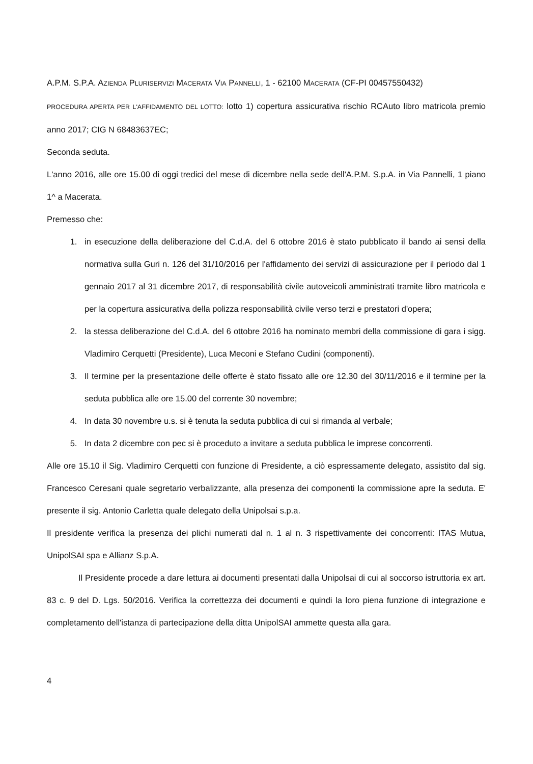A.P.M. S.P.A. AZIENDA PLURISERVIZI MACERATA VIA PANNELLI, 1 - 62100 MACERATA (CF-PI 00457550432)
PROCEDURA APERTA PER L'AFFIDAMENTO DEL LOTTO: lotto 1) copertura assicurativa rischio RCAuto libro matricola premio anno 2017; CIG N 68483637EC;
Seconda seduta.
L'anno 2016, alle ore 15.00 di oggi tredici del mese di dicembre nella sede dell'A.P.M. S.p.A. in Via Pannelli, 1 piano 1^ a Macerata.
Premesso che:
1. in esecuzione della deliberazione del C.d.A. del 6 ottobre 2016 è stato pubblicato il bando ai sensi della normativa sulla Guri n. 126 del 31/10/2016 per l'affidamento dei servizi di assicurazione per il periodo dal 1 gennaio 2017 al 31 dicembre 2017, di responsabilità civile autoveicoli amministrati tramite libro matricola e per la copertura assicurativa della polizza responsabilità civile verso terzi e prestatori d'opera;
2. la stessa deliberazione del C.d.A. del 6 ottobre 2016 ha nominato membri della commissione di gara i sigg. Vladimiro Cerquetti (Presidente), Luca Meconi e Stefano Cudini (componenti).
3. Il termine per la presentazione delle offerte è stato fissato alle ore 12.30 del 30/11/2016 e il termine per la seduta pubblica alle ore 15.00 del corrente 30 novembre;
4. In data 30 novembre u.s. si è tenuta la seduta pubblica di cui si rimanda al verbale;
5. In data 2 dicembre con pec si è proceduto a invitare a seduta pubblica le imprese concorrenti.
Alle ore 15.10 il Sig. Vladimiro Cerquetti con funzione di Presidente, a ciò espressamente delegato, assistito dal sig. Francesco Ceresani quale segretario verbalizzante, alla presenza dei componenti la commissione apre la seduta. E' presente il sig. Antonio Carletta quale delegato della Unipolsai s.p.a.
Il presidente verifica la presenza dei plichi numerati dal n. 1 al n. 3 rispettivamente dei concorrenti: ITAS Mutua, UnipolSAI spa e Allianz S.p.A.
Il Presidente procede a dare lettura ai documenti presentati dalla Unipolsai di cui al soccorso istruttoria ex art. 83 c. 9 del D. Lgs. 50/2016. Verifica la correttezza dei documenti e quindi la loro piena funzione di integrazione e completamento dell'istanza di partecipazione della ditta UnipolSAI ammette questa alla gara.
4